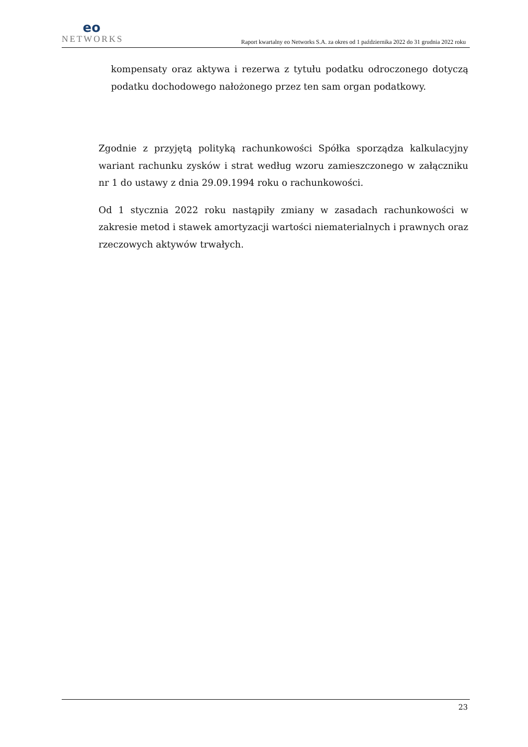eo
NETWORKS
Raport kwartalny eo Networks S.A. za okres od 1 października 2022 do 31 grudnia 2022 roku
kompensaty oraz aktywa i rezerwa z tytułu podatku odroczonego dotyczą podatku dochodowego nałożonego przez ten sam organ podatkowy.
Zgodnie z przyjętą polityką rachunkowości Spółka sporządza kalkulacyjny wariant rachunku zysków i strat według wzoru zamieszczonego w załączniku nr 1 do ustawy z dnia 29.09.1994 roku o rachunkowości.
Od 1 stycznia 2022 roku nastąpiły zmiany w zasadach rachunkowości w zakresie metod i stawek amortyzacji wartości niematerialnych i prawnych oraz rzeczowych aktywów trwałych.
23